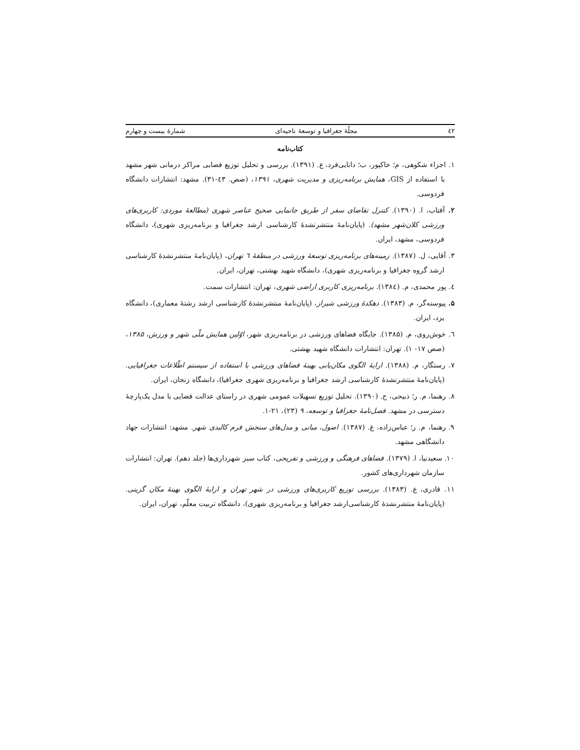٤٢ مجلّهٔ جغرافیا و توسعهٔ ناحیه‌ای شمارهٔ بیست و چهارم
کتاب‌نامه
۱. اجزاء شکوهی، م؛ خاکپور، ب؛ دانایی‌فرد، ع. (۱۳۹۱). بررسی و تحلیل توزیع فضایی مراکز درمانی شهر مشهد با استفاده از GIS، همایش برنامه‌ریزی و مدیریت شهری، ۱۳۹۱، (صص. ٤۳-۳۱). مشهد: انتشارات دانشگاه فردوسی.
۲. آفتاب، ا. (۱۳۹۰). کنترل تقاضای سفر از طریق جانمایی صحیح عناصر شهری (مطالعهٔ موردی: کاربری‌های ورزشی کلان‌شهر مشهد). (پایان‌نامهٔ منتشرنشدهٔ کارشناسی ارشد جغرافیا و برنامه‌ریزی شهری)، دانشگاه فردوسی، مشهد، ایران.
۳. آقایی، ل. (۱۳۸۷). زمینه‌های برنامه‌ریزی توسعهٔ ورزشی در منطقهٔ ٦ تهران، (پایان‌نامهٔ منتشرنشدهٔ کارشناسی ارشد گروه جغرافیا و برنامه‌ریزی شهری)، دانشگاه شهید بهشتی، تهران، ایران.
٤. پور محمدی، م. (۱۳۸٤). برنامه‌ریزی کاربری اراضی شهری، تهران: انتشارات سمت.
۵. پیوسته‌گر، م. (۱۳۸۳). دهکدهٔ ورزشی شیراز، (پایان‌نامهٔ منتشرنشدهٔ کارشناسی ارشد رشتهٔ معماری)، دانشگاه یزد، ایران.
٦. خوش‌روی، م. (۱۳۸۵). جایگاه فضاهای ورزشی در برنامه‌ریزی شهر، اوّلین همایش ملّی شهر و ورزش، ۱۳۸۵، (صص ۱۷- ۱). تهران: انتشارات دانشگاه شهید بهشتی.
۷. رستگار، م. (۱۳۸۸). ارایهٔ الگوی مکان‌یابی بهینهٔ فضاهای ورزشی با استفاده از سیستم اطّلاعات جغرافیایی. (پایان‌نامهٔ منتشرنشدهٔ کارشناسی ارشد جغرافیا و برنامه‌ریزی شهری جغرافیا)، دانشگاه زنجان، ایران.
۸. رهنما، م. ر؛ ذبیحی، ج. (۱۳۹۰). تحلیل توزیع تسهیلات عمومی شهری در راستای عدالت فضایی با مدل یک‌پارچهٔ دسترسی در مشهد. فصل‌نامهٔ جغرافیا و توسعه، ۹ (۲۳)، ۲۱-۱.
۹. رهنما، م. ر؛ عباس‌زاده، غ. (۱۳۸۷). اصول، مبانی و مدل‌های سنجش فرم کالبدی شهر. مشهد: انتشارات جهاد دانشگاهی مشهد.
۱۰. سعیدنیا، ا. (۱۳۷۹). فضاهای فرهنگی و ورزشی و تفریحی، کتاب سبز شهرداری‌ها (جلد دهم). تهران: انتشارات سازمان شهرداری‌های کشور.
۱۱. قادری، ع. (۱۳۸۳). بررسی توزیع کاربری‌های ورزشی در شهر تهران و ارایهٔ الگوی بهینهٔ مکان گزینی. (پایان‌نامهٔ منتشرنشدهٔ کارشناسی‌ارشد جغرافیا و برنامه‌ریزی شهری)، دانشگاه تربیت معلّم، تهران، ایران.